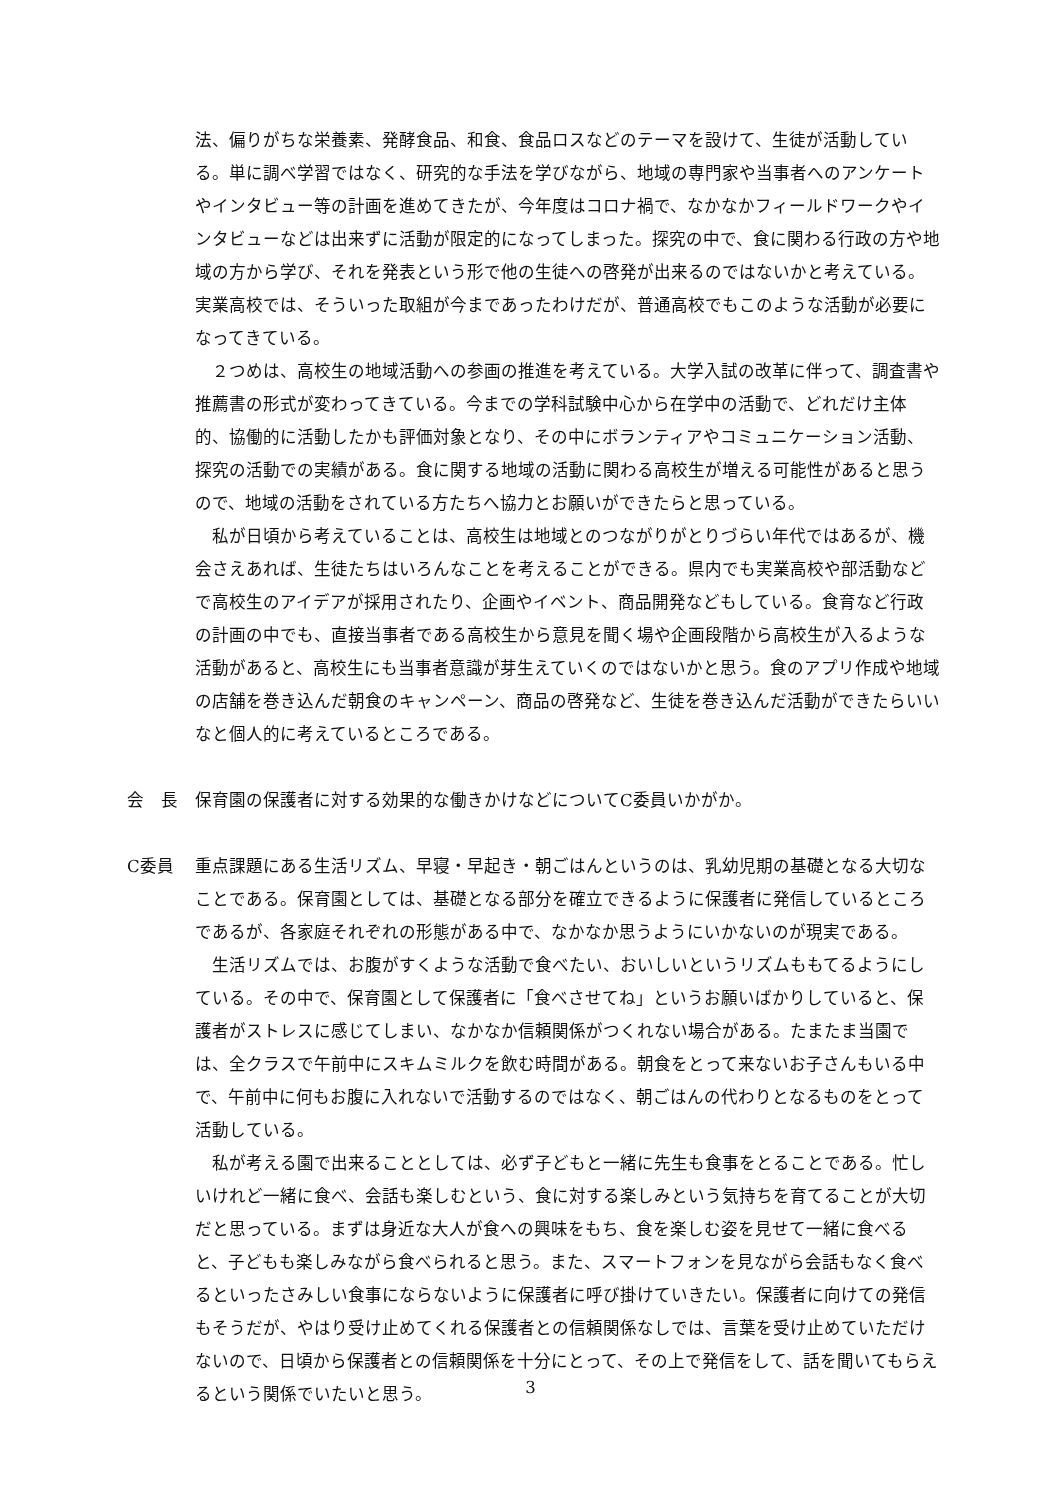法、偏りがちな栄養素、発酵食品、和食、食品ロスなどのテーマを設けて、生徒が活動している。単に調べ学習ではなく、研究的な手法を学びながら、地域の専門家や当事者へのアンケートやインタビュー等の計画を進めてきたが、今年度はコロナ禍で、なかなかフィールドワークやインタビューなどは出来ずに活動が限定的になってしまった。探究の中で、食に関わる行政の方や地域の方から学び、それを発表という形で他の生徒への啓発が出来るのではないかと考えている。実業高校では、そういった取組が今まであったわけだが、普通高校でもこのような活動が必要になってきている。
２つめは、高校生の地域活動への参画の推進を考えている。大学入試の改革に伴って、調査書や推薦書の形式が変わってきている。今までの学科試験中心から在学中の活動で、どれだけ主体的、協働的に活動したかも評価対象となり、その中にボランティアやコミュニケーション活動、探究の活動での実績がある。食に関する地域の活動に関わる高校生が増える可能性があると思うので、地域の活動をされている方たちへ協力とお願いができたらと思っている。
私が日頃から考えていることは、高校生は地域とのつながりがとりづらい年代ではあるが、機会さえあれば、生徒たちはいろんなことを考えることができる。県内でも実業高校や部活動などで高校生のアイデアが採用されたり、企画やイベント、商品開発などもしている。食育など行政の計画の中でも、直接当事者である高校生から意見を聞く場や企画段階から高校生が入るような活動があると、高校生にも当事者意識が芽生えていくのではないかと思う。食のアプリ作成や地域の店舗を巻き込んだ朝食のキャンペーン、商品の啓発など、生徒を巻き込んだ活動ができたらいいなと個人的に考えているところである。
会　長 保育園の保護者に対する効果的な働きかけなどについてC委員いかがか。
C委員 重点課題にある生活リズム、早寝・早起き・朝ごはんというのは、乳幼児期の基礎となる大切なことである。保育園としては、基礎となる部分を確立できるように保護者に発信しているところであるが、各家庭それぞれの形態がある中で、なかなか思うようにいかないのが現実である。
生活リズムでは、お腹がすくような活動で食べたい、おいしいというリズムももてるようにしている。その中で、保育園として保護者に「食べさせてね」というお願いばかりしていると、保護者がストレスに感じてしまい、なかなか信頼関係がつくれない場合がある。たまたま当園では、全クラスで午前中にスキムミルクを飲む時間がある。朝食をとって来ないお子さんもいる中で、午前中に何もお腹に入れないで活動するのではなく、朝ごはんの代わりとなるものをとって活動している。
私が考える園で出来ることとしては、必ず子どもと一緒に先生も食事をとることである。忙しいけれど一緒に食べ、会話も楽しむという、食に対する楽しみという気持ちを育てることが大切だと思っている。まずは身近な大人が食への興味をもち、食を楽しむ姿を見せて一緒に食べると、子どもも楽しみながら食べられると思う。また、スマートフォンを見ながら会話もなく食べるといったさみしい食事にならないように保護者に呼び掛けていきたい。保護者に向けての発信もそうだが、やはり受け止めてくれる保護者との信頼関係なしでは、言葉を受け止めていただけないので、日頃から保護者との信頼関係を十分にとって、その上で発信をして、話を聞いてもらえるという関係でいたいと思う。
3